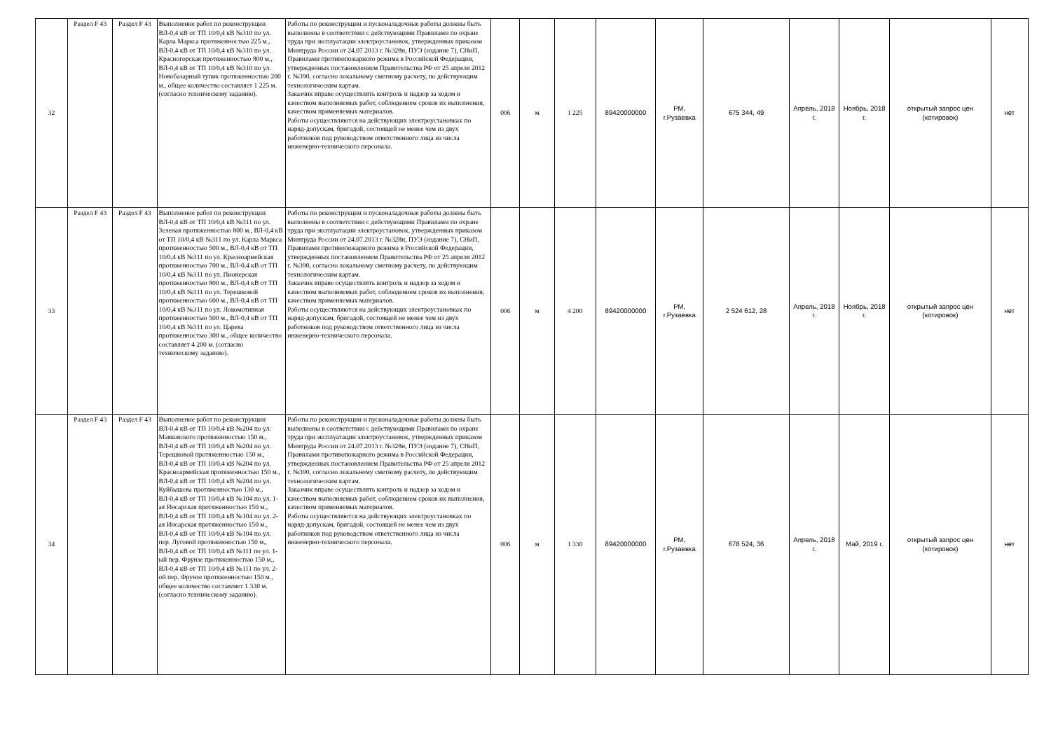| 32 | Раздел F 43 | Раздел F 43 | Выполнение работ по реконструкции ВЛ-0,4 кВ от ТП 10/0,4 кВ №310 по ул. Карла Маркса протяженностью 225 м., ВЛ-0,4 кВ от ТП 10/0,4 кВ №310 по ул. Красногорская протяженностью 800 м., ВЛ-0,4 кВ от ТП 10/0,4 кВ №310 по ул. Новобазарный тупик протяженностью 200 м., общее количество составляет 1 225 м. (согласно техническому заданию). | Работы по реконструкции и пусконаладочные работы должны быть выполнены в соответствии с действующими Правилами по охране труда при эксплуатации электроустановок, утвержденных приказом Минтруда России от 24.07.2013 г. №328н, ПУЭ (издание 7), СНиП, Правилами противопожарного режима в Российской Федерации, утвержденных постановлением Правительства РФ от 25 апреля 2012 г. №390, согласно локальному сметному расчету, по действующим технологическим картам. Заказчик вправе осуществлять контроль и надзор за ходом и качеством выполняемых работ, соблюдением сроков их выполнения, качеством применяемых материалов. Работы осуществляются на действующих электроустановках по наряд-допускам, бригадой, состоящей не менее чем из двух работников под руководством ответственного лица из числа инженерно-технического персонала. | 006 | м | 1 225 | 89420000000 | РМ, г.Рузаевка | 675 344, 49 | Апрель, 2018 г. | Ноябрь, 2018 г. | открытый запрос цен (котировок) | нет |
| 33 | Раздел F 43 | Раздел F 43 | Выполнение работ по реконструкции ВЛ-0,4 кВ от ТП 10/0,4 кВ №311 по ул. Зеленая протяженностью 800 м., ВЛ-0,4 кВ от ТП 10/0,4 кВ №311 по ул. Карла Маркса протяженностью 500 м., ВЛ-0,4 кВ от ТП 10/0,4 кВ №311 по ул. Красноармейская протяженностью 700 м., ВЛ-0,4 кВ от ТП 10/0,4 кВ №311 по ул. Пионерская протяженностью 800 м., ВЛ-0,4 кВ от ТП 10/0,4 кВ №311 по ул. Терешковой протяженностью 600 м., ВЛ-0,4 кВ от ТП 10/0,4 кВ №311 по ул. Локомотивная протяженностью 500 м., ВЛ-0,4 кВ от ТП 10/0,4 кВ №311 по ул. Царева протяженностью 300 м., общее количество составляет 4 200 м. (согласно техническому заданию). | Работы по реконструкции и пусконаладочные работы должны быть выполнены в соответствии с действующими Правилами по охране труда при эксплуатации электроустановок, утвержденных приказом Минтруда России от 24.07.2013 г. №328н, ПУЭ (издание 7), СНиП, Правилами противопожарного режима в Российской Федерации, утвержденных постановлением Правительства РФ от 25 апреля 2012 г. №390, согласно локальному сметному расчету, по действующим технологическим картам. Заказчик вправе осуществлять контроль и надзор за ходом и качеством выполняемых работ, соблюдением сроков их выполнения, качеством применяемых материалов. Работы осуществляются на действующих электроустановках по наряд-допускам, бригадой, состоящей не менее чем из двух работников под руководством ответственного лица из числа инженерно-технического персонала. | 006 | м | 4 200 | 89420000000 | РМ, г.Рузаевка | 2 524 612, 28 | Апрель, 2018 г. | Ноябрь, 2018 г. | открытый запрос цен (котировок) | нет |
| 34 | Раздел F 43 | Раздел F 43 | Выполнение работ по реконструкции ВЛ-0,4 кВ от ТП 10/0,4 кВ №204 по ул. Маяковского протяженностью 150 м., ВЛ-0,4 кВ от ТП 10/0,4 кВ №204 по ул. Терешковой протяженностью 150 м., ВЛ-0,4 кВ от ТП 10/0,4 кВ №204 по ул. Красноармейская протяженностью 150 м., ВЛ-0,4 кВ от ТП 10/0,4 кВ №204 по ул. Куйбышева протяженностью 130 м., ВЛ-0,4 кВ от ТП 10/0,4 кВ №104 по ул. 1-ая Инсарская протяженностью 150 м., ВЛ-0,4 кВ от ТП 10/0,4 кВ №104 по ул. 2-ая Инсарская протяженностью 150 м., ВЛ-0,4 кВ от ТП 10/0,4 кВ №104 по ул. пер. Луговой протяженностью 150 м., ВЛ-0,4 кВ от ТП 10/0,4 кВ №111 по ул. 1-ый пер. Фрунзе протяженностью 150 м., ВЛ-0,4 кВ от ТП 10/0,4 кВ №111 по ул. 2-ой пер. Фрунзе протяженностью 150 м., общее количество составляет 1 330 м. (согласно техническому заданию). | Работы по реконструкции и пусконаладочные работы должны быть выполнены в соответствии с действующими Правилами по охране труда при эксплуатации электроустановок, утвержденных приказом Минтруда России от 24.07.2013 г. №328н, ПУЭ (издание 7), СНиП, Правилами противопожарного режима в Российской Федерации, утвержденных постановлением Правительства РФ от 25 апреля 2012 г. №390, согласно локальному сметному расчету, по действующим технологическим картам. Заказчик вправе осуществлять контроль и надзор за ходом и качеством выполняемых работ, соблюдением сроков их выполнения, качеством применяемых материалов. Работы осуществляются на действующих электроустановках по наряд-допускам, бригадой, состоящей не менее чем из двух работников под руководством ответственного лица из числа инженерно-технического персонала. | 006 | м | 1 330 | 89420000000 | РМ, г.Рузаевка | 678 524, 36 | Апрель, 2018 г. | Май, 2019 г. | открытый запрос цен (котировок) | нет |